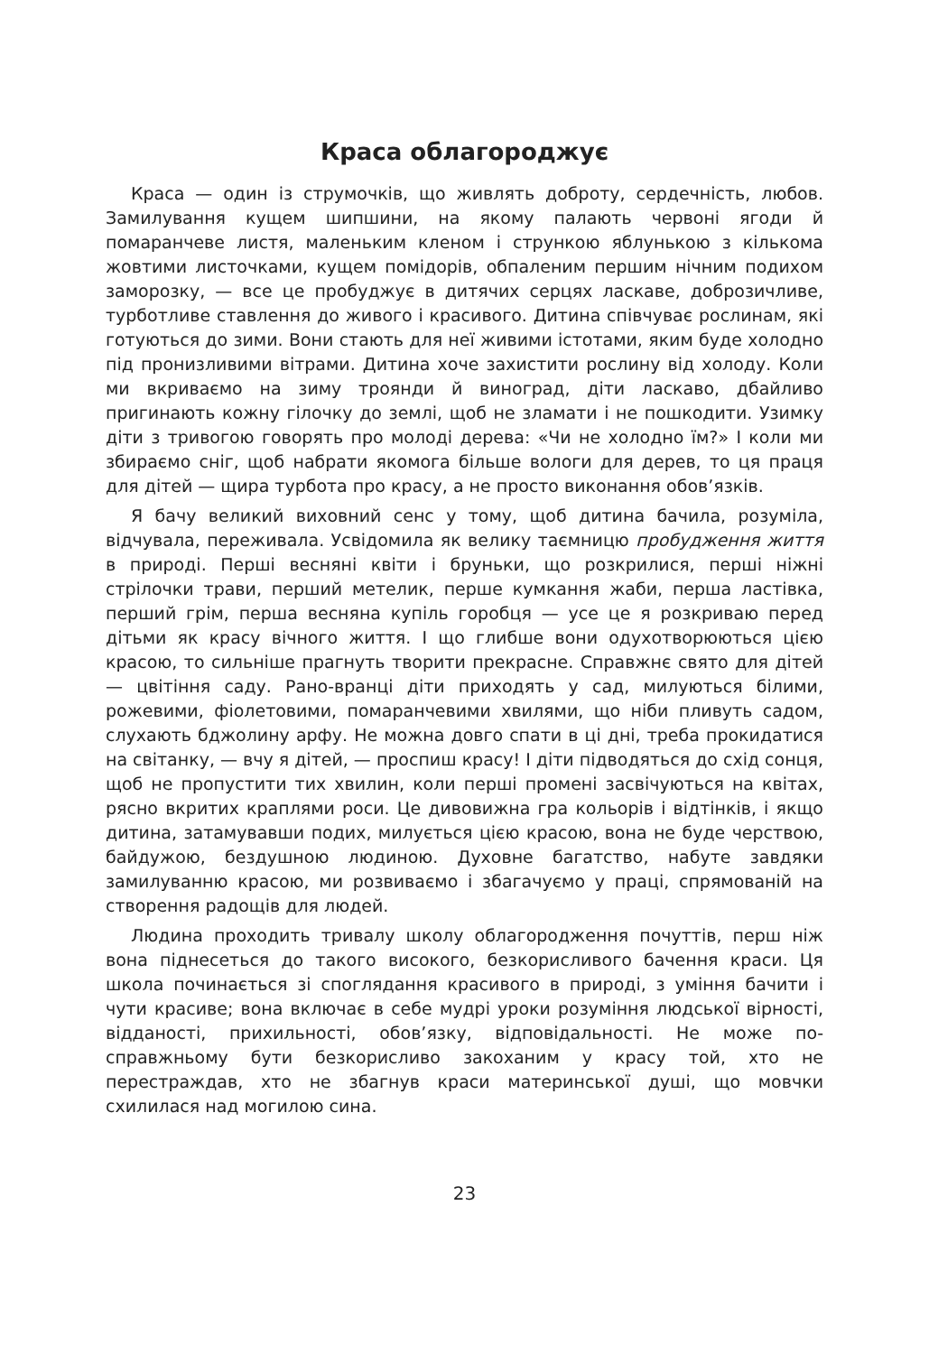Краса облагороджує
Краса — один із струмочків, що живлять доброту, сердечність, любов. Замилування кущем шипшини, на якому палають червоні ягоди й помаранчеве листя, маленьким кленом і стрункою яблунькою з кількома жовтими листочками, кущем помідорів, обпаленим першим нічним подихом заморозку, — все це пробуджує в дитячих серцях ласкаве, доброзичливе, турботливе ставлення до живого і красивого. Дитина співчуває рослинам, які готуються до зими. Вони стають для неї живими істотами, яким буде холодно під пронизливими вітрами. Дитина хоче захистити рослину від холоду. Коли ми вкриваємо на зиму троянди й виноград, діти ласкаво, дбайливо пригинають кожну гілочку до землі, щоб не зламати і не пошкодити. Узимку діти з тривогою говорять про молоді дерева: «Чи не холодно їм?» І коли ми збираємо сніг, щоб набрати якомога більше вологи для дерев, то ця праця для дітей — щира турбота про красу, а не просто виконання обов’язків.
Я бачу великий виховний сенс у тому, щоб дитина бачила, розуміла, відчувала, переживала. Усвідомила як велику таємницю пробудження життя в природі. Перші весняні квіти і бруньки, що розкрилися, перші ніжні стрілочки трави, перший метелик, перше кумкання жаби, перша ластівка, перший грім, перша весняна купіль горобця — усе це я розкриваю перед дітьми як красу вічного життя. І що глибше вони одухотворюються цією красою, то сильніше прагнуть творити прекрасне. Справжнє свято для дітей — цвітіння саду. Рано-вранці діти приходять у сад, милуються білими, рожевими, фіолетовими, помаранчевими хвилями, що ніби пливуть садом, слухають бджолину арфу. Не можна довго спати в ці дні, треба прокидатися на світанку, — вчу я дітей, — проспиш красу! І діти підводяться до схід сонця, щоб не пропустити тих хвилин, коли перші промені засвічуються на квітах, рясно вкритих краплями роси. Це дивовижна гра кольорів і відтінків, і якщо дитина, затамувавши подих, милується цією красою, вона не буде черствою, байдужою, бездушною людиною. Духовне багатство, набуте завдяки замилуванню красою, ми розвиваємо і збагачуємо у праці, спрямованій на створення радощів для людей.
Людина проходить тривалу школу облагородження почуттів, перш ніж вона піднесеться до такого високого, безкорисливого бачення краси. Ця школа починається зі споглядання красивого в природі, з уміння бачити і чути красиве; вона включає в себе мудрі уроки розуміння людської вірності, відданості, прихильності, обов’язку, відповідальності. Не може по-справжньому бути безкорисливо закоханим у красу той, хто не перестраждав, хто не збагнув краси материнської душі, що мовчки схилилася над могилою сина.
23